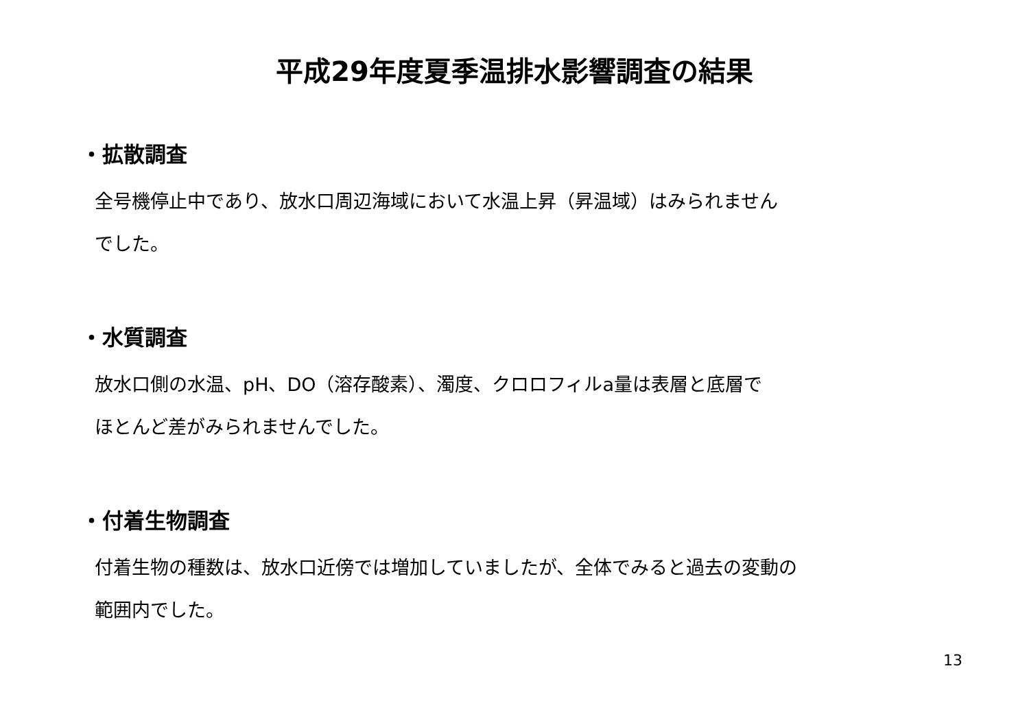平成29年度夏季温排水影響調査の結果
・拡散調査
全号機停止中であり、放水口周辺海域において水温上昇（昇温域）はみられません
でした。
・水質調査
放水口側の水温、pH、DO（溶存酸素）、濁度、クロロフィルa量は表層と底層で
ほとんど差がみられませんでした。
・付着生物調査
付着生物の種数は、放水口近傍では増加していましたが、全体でみると過去の変動の
範囲内でした。
13